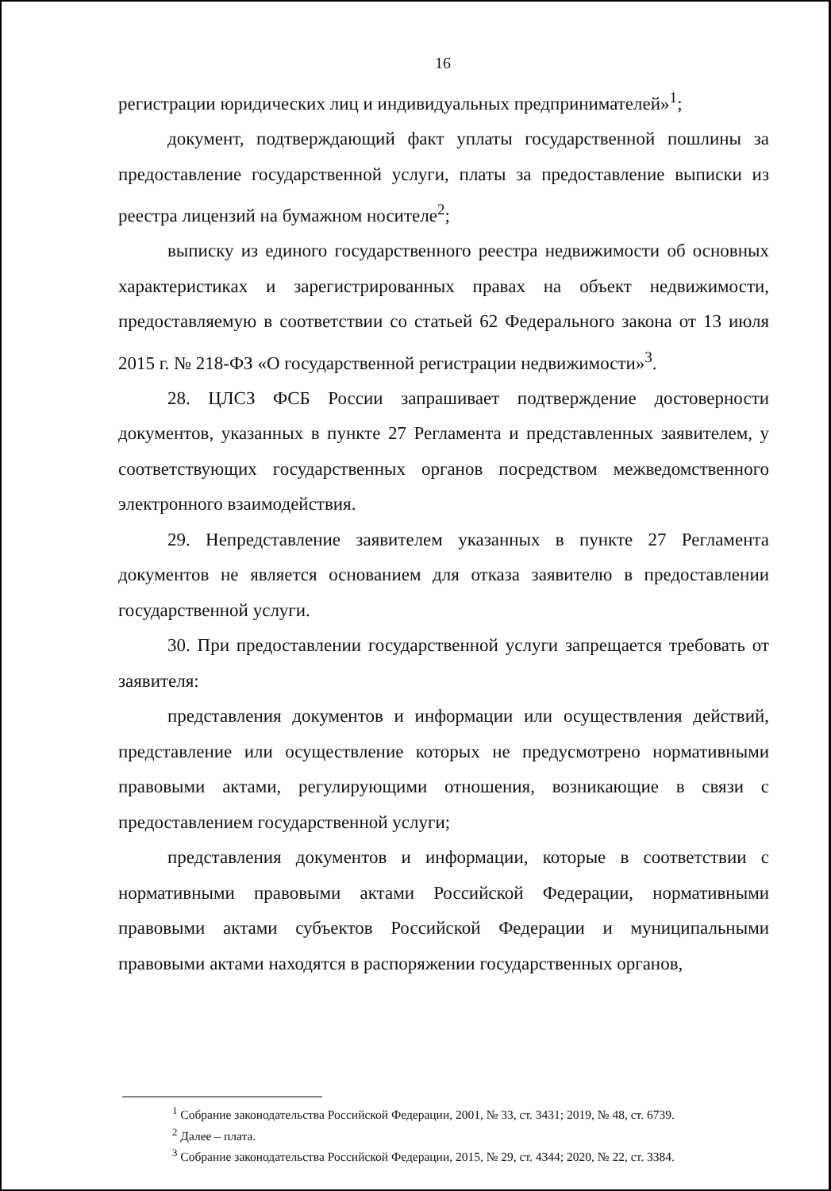16
регистрации юридических лиц и индивидуальных предпринимателей»<sup>1</sup>;
документ, подтверждающий факт уплаты государственной пошлины за предоставление государственной услуги, платы за предоставление выписки из реестра лицензий на бумажном носителе<sup>2</sup>;
выписку из единого государственного реестра недвижимости об основных характеристиках и зарегистрированных правах на объект недвижимости, предоставляемую в соответствии со статьей 62 Федерального закона от 13 июля 2015 г. № 218-ФЗ «О государственной регистрации недвижимости»<sup>3</sup>.
28. ЦЛСЗ ФСБ России запрашивает подтверждение достоверности документов, указанных в пункте 27 Регламента и представленных заявителем, у соответствующих государственных органов посредством межведомственного электронного взаимодействия.
29. Непредставление заявителем указанных в пункте 27 Регламента документов не является основанием для отказа заявителю в предоставлении государственной услуги.
30. При предоставлении государственной услуги запрещается требовать от заявителя:
представления документов и информации или осуществления действий, представление или осуществление которых не предусмотрено нормативными правовыми актами, регулирующими отношения, возникающие в связи с предоставлением государственной услуги;
представления документов и информации, которые в соответствии с нормативными правовыми актами Российской Федерации, нормативными правовыми актами субъектов Российской Федерации и муниципальными правовыми актами находятся в распоряжении государственных органов,
<sup>1</sup> Собрание законодательства Российской Федерации, 2001, № 33, ст. 3431; 2019, № 48, ст. 6739.
<sup>2</sup> Далее – плата.
<sup>3</sup> Собрание законодательства Российской Федерации, 2015, № 29, ст. 4344; 2020, № 22, ст. 3384.